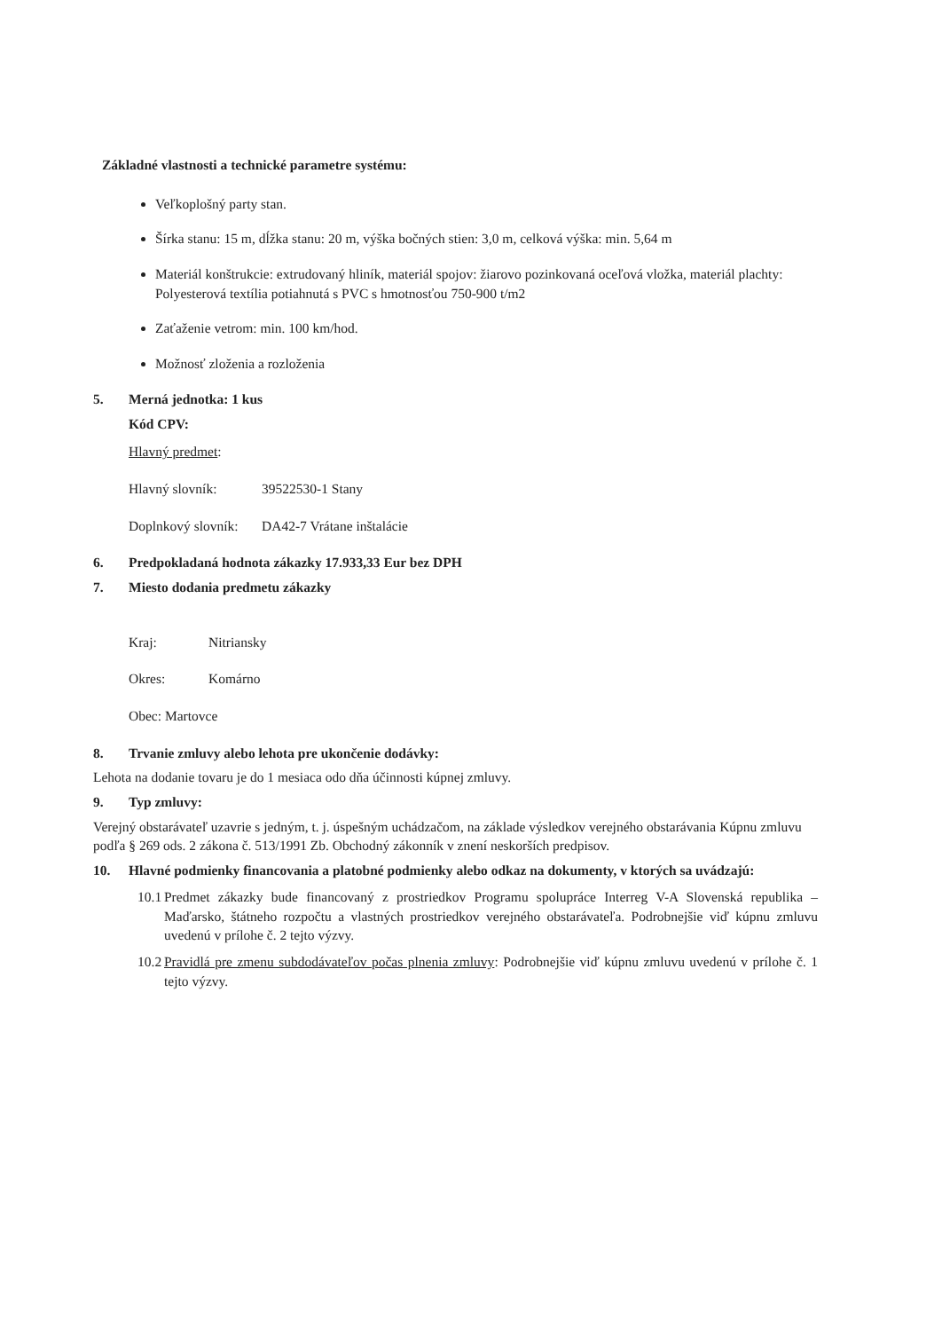Základné vlastnosti a technické parametre systému:
Veľkoplošný party stan.
Šírka stanu: 15 m, dĺžka stanu: 20 m, výška bočných stien: 3,0 m, celková výška: min. 5,64 m
Materiál konštrukcie: extrudovaný hliník, materiál spojov: žiarovo pozinkovaná oceľová vložka, materiál plachty: Polyesterová textília potiahnutá s PVC s hmotnosťou 750-900 t/m2
Zaťaženie vetrom: min. 100 km/hod.
Možnosť zloženia a rozloženia
5. Merná jednotka: 1 kus
Kód CPV:
Hlavný predmet:
Hlavný slovník: 39522530-1 Stany
Doplnkový slovník:
DA42-7 Vrátane inštalácie
6. Predpokladaná hodnota zákazky 17.933,33 Eur bez DPH
7. Miesto dodania predmetu zákazky
Kraj: Nitriansky
Okres: Komárno
Obec: Martovce
8. Trvanie zmluvy alebo lehota pre ukončenie dodávky:
Lehota na dodanie tovaru je do 1 mesiaca odo dňa účinnosti kúpnej zmluvy.
9. Typ zmluvy:
Verejný obstarávateľ uzavrie s jedným, t. j. úspešným uchádzačom, na základe výsledkov verejného obstarávania Kúpnu zmluvu podľa § 269 ods. 2 zákona č. 513/1991 Zb. Obchodný zákonník v znení neskorších predpisov.
10. Hlavné podmienky financovania a platobné podmienky alebo odkaz na dokumenty, v ktorých sa uvádzajú:
10.1
Predmet zákazky bude financovaný z prostriedkov Programu spolupráce Interreg V-A Slovenská republika – Maďarsko, štátneho rozpočtu a vlastných prostriedkov verejného obstarávateľa. Podrobnejšie viď kúpnu zmluvu uvedenú v prílohe č. 2 tejto výzvy.
10.2
Pravidlá pre zmenu subdodávateľov počas plnenia zmluvy: Podrobnejšie viď kúpnu zmluvu uvedenú v prílohe č. 1 tejto výzvy.